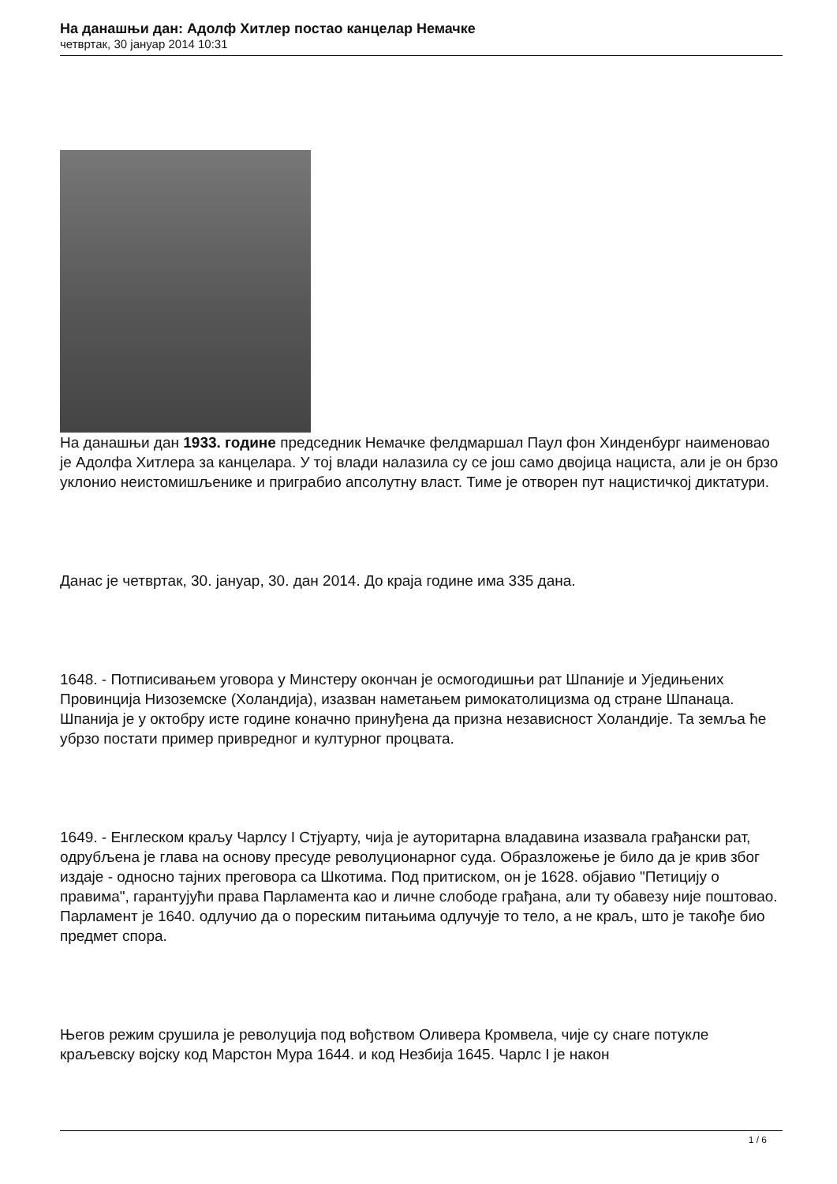На данашњи дан: Адолф Хитлер постао канцелар Немачке
четвртак, 30 јануар 2014 10:31
На данашњи дан 1933. године председник Немачке фелдмаршал Паул фон Хинденбург наименовао је Адолфа Хитлера за канцелара. У тој влади налазила су се још само двојица нациста, али је он брзо уклонио неистомишљенике и приграбио апсолутну власт. Тиме је отворен пут нацистичкој диктатури.
Данас је четвртак, 30. јануар, 30. дан 2014. До краја године има 335 дана.
1648. - Потписивањем уговора у Минстеру окончан је осмогодишњи рат Шпаније и Уједињених Провинција Низоземске (Холандија), изазван наметањем римокатолицизма од стране Шпанаца. Шпанија је у октобру исте године коначно принуђена да призна независност Холандије. Та земља ће убрзо постати пример привредног и културног процвата.
1649. - Енглеском краљу Чарлсу I Стјуарту, чија је ауторитарна владавина изазвала грађански рат, одрубљена је глава на основу пресуде револуционарног суда. Образложење је било да је крив због издаје - односно тајних преговора са Шкотима. Под притиском, он је 1628. објавио "Петицију о правима", гарантујући права Парламента као и личне слободе грађана, али ту обавезу није поштовао. Парламент је 1640. одлучио да о пореским питањима одлучује то тело, а не краљ, што је такође био предмет спора.
Његов режим срушила је револуција под вођством Оливера Кромвела, чије су снаге потукле краљевску војску код Марстон Мура 1644. и код Незбија 1645. Чарлс I је након
1 / 6